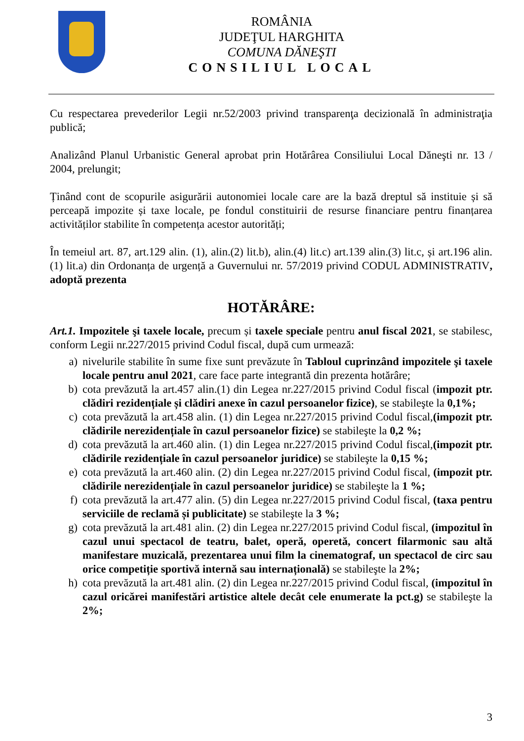ROMÂNIA
JUDEŢUL HARGHITA
COMUNA DĂNEŞTI
CONSILIUL LOCAL
Cu respectarea prevederilor Legii nr.52/2003 privind transparenţa decizională în administraţia publică;
Analizând Planul Urbanistic General aprobat prin Hotărârea Consiliului Local Dăneşti nr. 13 / 2004, prelungit;
Ținând cont de scopurile asigurării autonomiei locale care are la bază dreptul să instituie și să perceapă impozite și taxe locale, pe fondul constituirii de resurse financiare pentru finanțarea activităților stabilite în competența acestor autorități;
În temeiul art. 87, art.129 alin. (1), alin.(2) lit.b), alin.(4) lit.c) art.139 alin.(3) lit.c, și art.196 alin. (1) lit.a) din Ordonanța de urgență a Guvernului nr. 57/2019 privind CODUL ADMINISTRATIV, adoptă prezenta
HOTĂRÂRE:
Art.1. Impozitele şi taxele locale, precum și taxele speciale pentru anul fiscal 2021, se stabilesc, conform Legii nr.227/2015 privind Codul fiscal, după cum urmează:
a) nivelurile stabilite în sume fixe sunt prevăzute în Tabloul cuprinzând impozitele şi taxele locale pentru anul 2021, care face parte integrantă din prezenta hotărâre;
b) cota prevăzută la art.457 alin.(1) din Legea nr.227/2015 privind Codul fiscal (impozit ptr. clădiri rezidențiale și clădiri anexe în cazul persoanelor fizice), se stabileşte la 0,1%;
c) cota prevăzută la art.458 alin. (1) din Legea nr.227/2015 privind Codul fiscal,(impozit ptr. clădirile nerezidențiale în cazul persoanelor fizice) se stabileşte la 0,2 %;
d) cota prevăzută la art.460 alin. (1) din Legea nr.227/2015 privind Codul fiscal,(impozit ptr. clădirile rezidențiale în cazul persoanelor juridice) se stabileşte la 0,15 %;
e) cota prevăzută la art.460 alin. (2) din Legea nr.227/2015 privind Codul fiscal, (impozit ptr. clădirile nerezidențiale în cazul persoanelor juridice) se stabileşte la 1 %;
f) cota prevăzută la art.477 alin. (5) din Legea nr.227/2015 privind Codul fiscal, (taxa pentru serviciile de reclamă și publicitate) se stabileşte la 3 %;
g) cota prevăzută la art.481 alin. (2) din Legea nr.227/2015 privind Codul fiscal, (impozitul în cazul unui spectacol de teatru, balet, operă, operetă, concert filarmonic sau altă manifestare muzicală, prezentarea unui film la cinematograf, un spectacol de circ sau orice competiție sportivă internă sau internațională) se stabileşte la 2%;
h) cota prevăzută la art.481 alin. (2) din Legea nr.227/2015 privind Codul fiscal, (impozitul în cazul oricărei manifestări artistice altele decât cele enumerate la pct.g) se stabileşte la 2%;
3